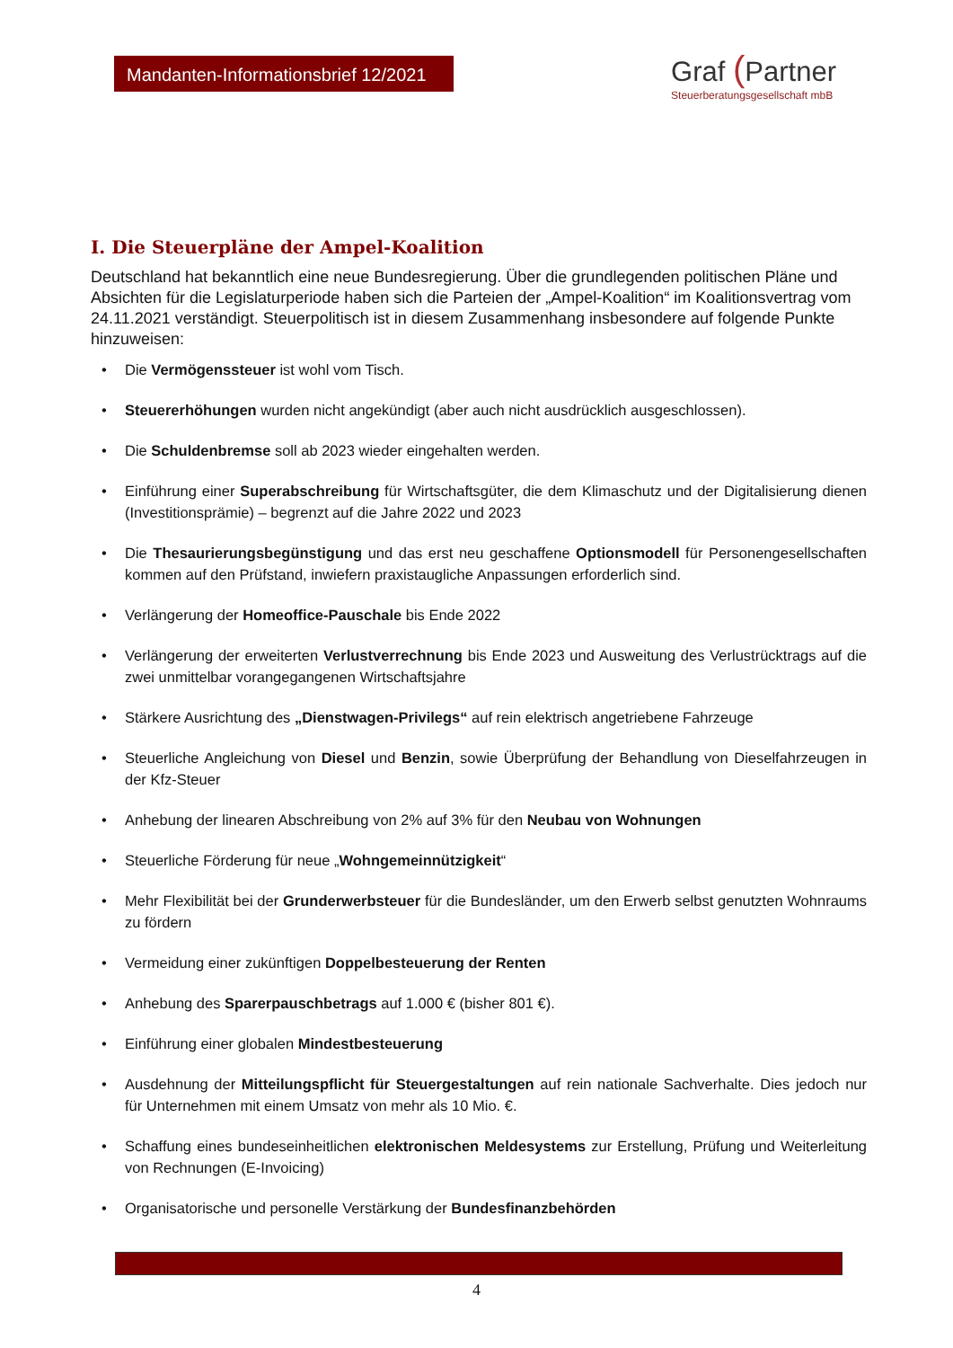Mandanten-Informationsbrief 12/2021
Graf (Partner
Steuerberatungsgesellschaft mbB
I. Die Steuerpläne der Ampel-Koalition
Deutschland hat bekanntlich eine neue Bundesregierung. Über die grundlegenden politischen Pläne und Absichten für die Legislaturperiode haben sich die Parteien der „Ampel-Koalition“ im Koalitionsvertrag vom 24.11.2021 verständigt. Steuerpolitisch ist in diesem Zusammenhang insbesondere auf folgende Punkte hinzuweisen:
Die Vermögenssteuer ist wohl vom Tisch.
Steuererhöhungen wurden nicht angekündigt (aber auch nicht ausdrücklich ausgeschlossen).
Die Schuldenbremse soll ab 2023 wieder eingehalten werden.
Einführung einer Superabschreibung für Wirtschaftsgüter, die dem Klimaschutz und der Digitalisierung dienen (Investitionsprämie) – begrenzt auf die Jahre 2022 und 2023
Die Thesaurierungsbegünstigung und das erst neu geschaffene Optionsmodell für Personengesellschaften kommen auf den Prüfstand, inwiefern praxistaugliche Anpassungen erforderlich sind.
Verlängerung der Homeoffice-Pauschale bis Ende 2022
Verlängerung der erweiterten Verlustverrechnung bis Ende 2023 und Ausweitung des Verlustrücktrags auf die zwei unmittelbar vorangegangenen Wirtschaftsjahre
Stärkere Ausrichtung des „Dienstwagen-Privilegs“ auf rein elektrisch angetriebene Fahrzeuge
Steuerliche Angleichung von Diesel und Benzin, sowie Überprüfung der Behandlung von Dieselfahrzeugen in der Kfz-Steuer
Anhebung der linearen Abschreibung von 2% auf 3% für den Neubau von Wohnungen
Steuerliche Förderung für neue „Wohngemeinnützigkeit“
Mehr Flexibilität bei der Grunderwerbsteuer für die Bundesländer, um den Erwerb selbst genutzten Wohnraums zu fördern
Vermeidung einer zukünftigen Doppelbesteuerung der Renten
Anhebung des Sparerpauschbetrags auf 1.000 € (bisher 801 €).
Einführung einer globalen Mindestbesteuerung
Ausdehnung der Mitteilungspflicht für Steuergestaltungen auf rein nationale Sachverhalte. Dies jedoch nur für Unternehmen mit einem Umsatz von mehr als 10 Mio. €.
Schaffung eines bundeseinheitlichen elektronischen Meldesystems zur Erstellung, Prüfung und Weiterleitung von Rechnungen (E-Invoicing)
Organisatorische und personelle Verstärkung der Bundesfinanzbehörden
4